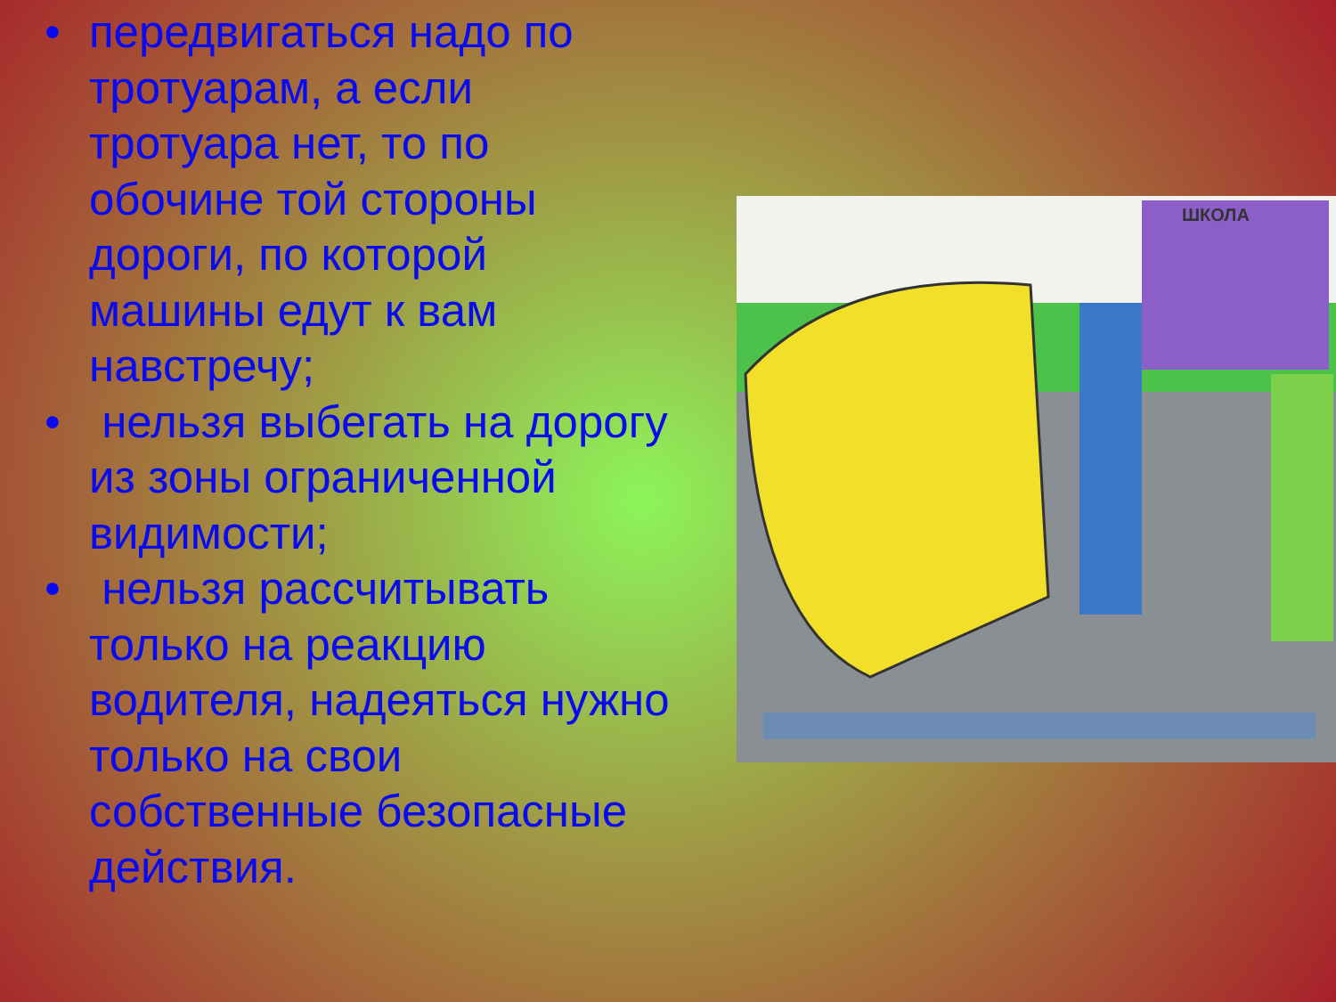• передвигаться надо по тротуарам, а если тротуара нет, то по обочине той стороны дороги, по которой машины едут к вам навстречу;
• нельзя выбегать на дорогу из зоны ограниченной видимости;
• нельзя рассчитывать только на реакцию водителя, надеяться нужно только на свои собственные безопасные действия.
ШКОЛА